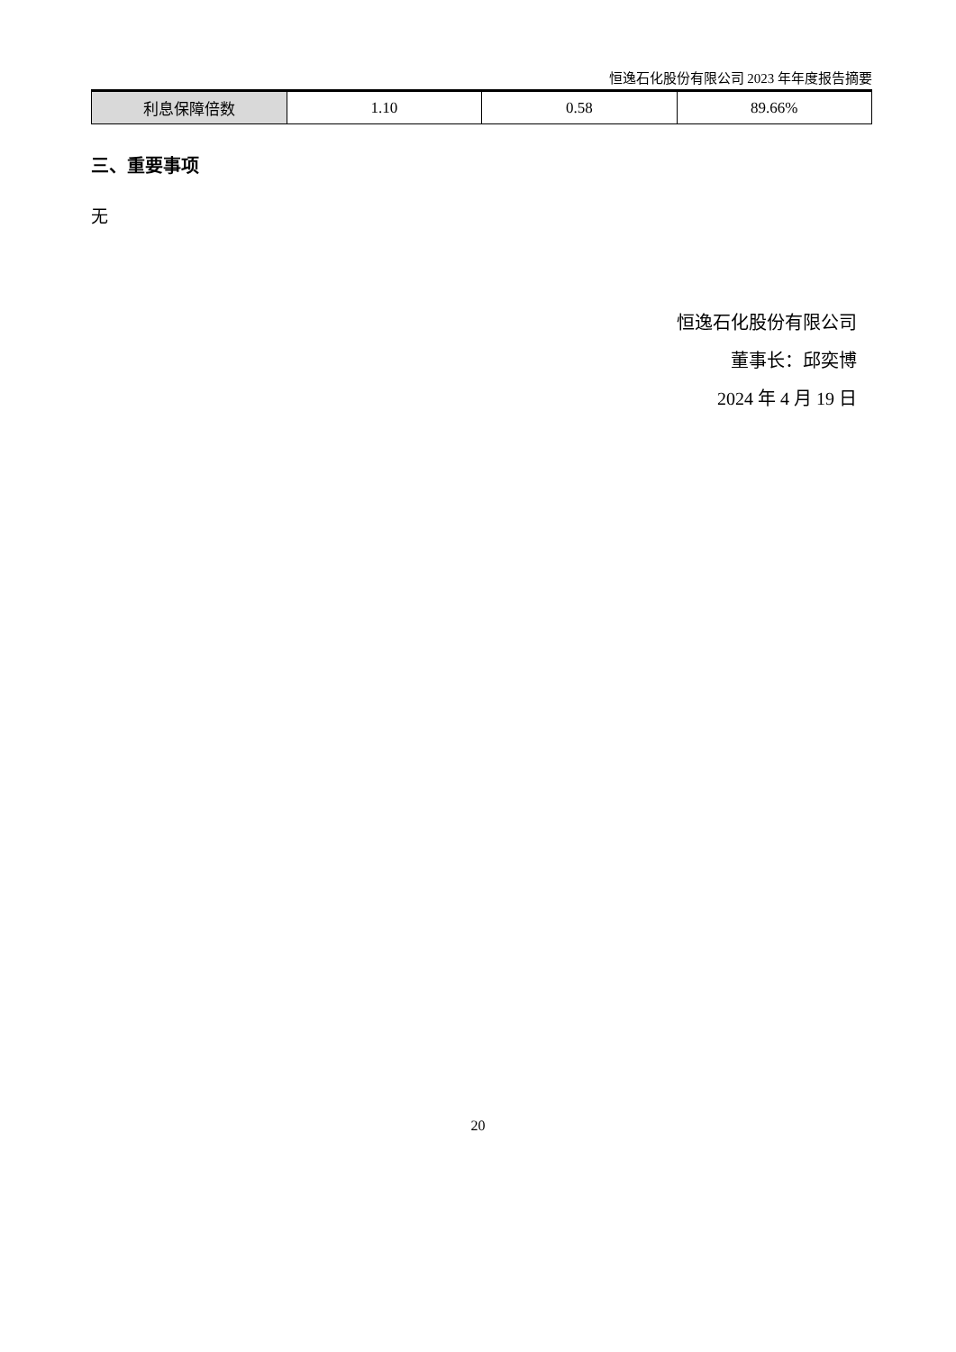恒逸石化股份有限公司 2023 年年度报告摘要
| 利息保障倍数 | 1.10 | 0.58 | 89.66% |
三、重要事项
无
恒逸石化股份有限公司
董事长：邱奕博
2024 年 4 月 19 日
20